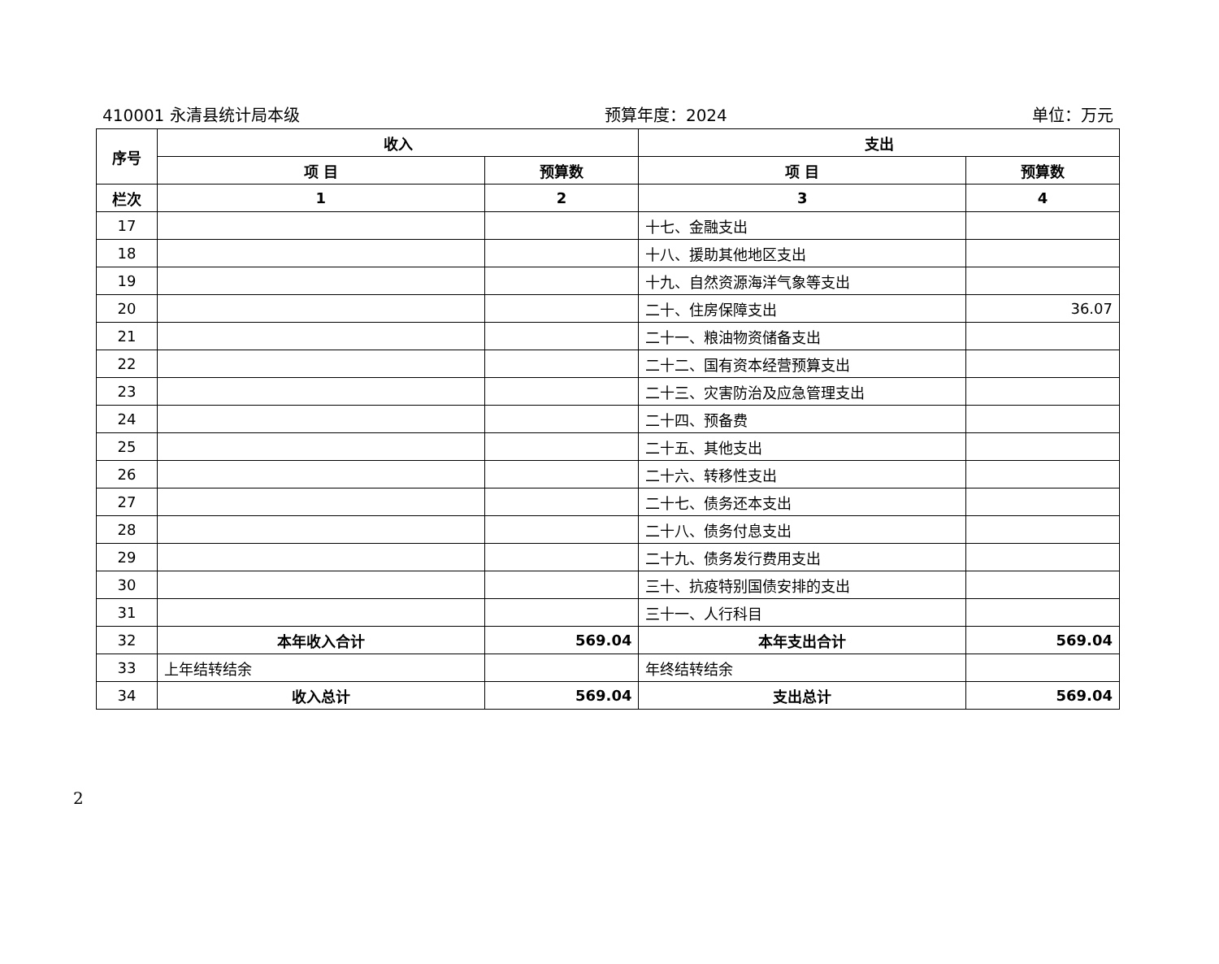410001 永清县统计局本级 预算年度：2024 单位：万元
| 序号 | 收入 | | 支出 | |
| --- | --- | --- | --- | --- |
| | 项 目 | 预算数 | 项 目 | 预算数 |
| 栏次 | 1 | 2 | 3 | 4 |
| 17 | | | 十七、金融支出 | |
| 18 | | | 十八、援助其他地区支出 | |
| 19 | | | 十九、自然资源海洋气象等支出 | |
| 20 | | | 二十、住房保障支出 | 36.07 |
| 21 | | | 二十一、粮油物资储备支出 | |
| 22 | | | 二十二、国有资本经营预算支出 | |
| 23 | | | 二十三、灾害防治及应急管理支出 | |
| 24 | | | 二十四、预备费 | |
| 25 | | | 二十五、其他支出 | |
| 26 | | | 二十六、转移性支出 | |
| 27 | | | 二十七、债务还本支出 | |
| 28 | | | 二十八、债务付息支出 | |
| 29 | | | 二十九、债务发行费用支出 | |
| 30 | | | 三十、抗疫特别国债安排的支出 | |
| 31 | | | 三十一、人行科目 | |
| 32 | 本年收入合计 | 569.04 | 本年支出合计 | 569.04 |
| 33 | 上年结转结余 | | 年终结转结余 | |
| 34 | 收入总计 | 569.04 | 支出总计 | 569.04 |
2